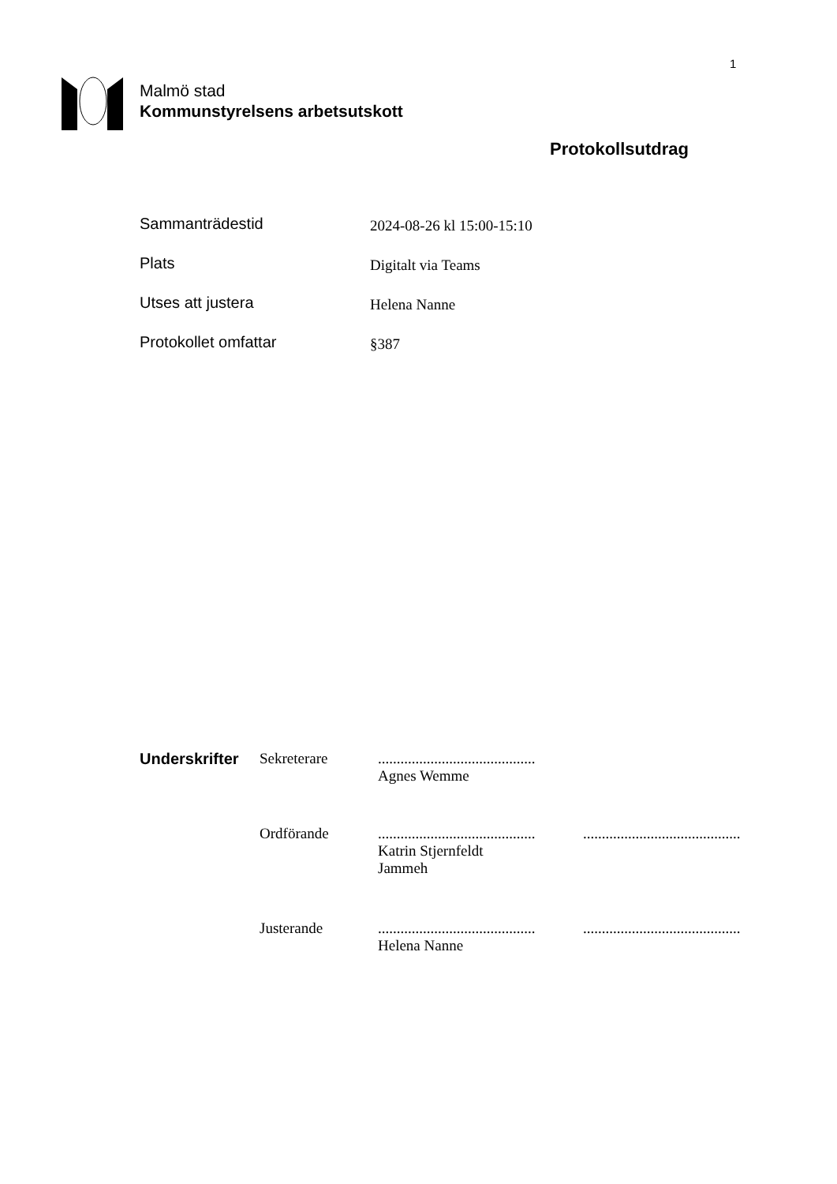1
Malmö stad
Kommunstyrelsens arbetsutskott
Protokollsutdrag
| Sammanträdestid | 2024-08-26 kl 15:00-15:10 |
| Plats | Digitalt via Teams |
| Utses att justera | Helena Nanne |
| Protokollet omfattar | §387 |
| Underskrifter | Sekreterare | .......................................... Agnes Wemme | |
| | Ordförande | .......................................... Katrin Stjernfeldt Jammeh | .......................................... |
| | Justerande | .......................................... Helena Nanne | .......................................... |